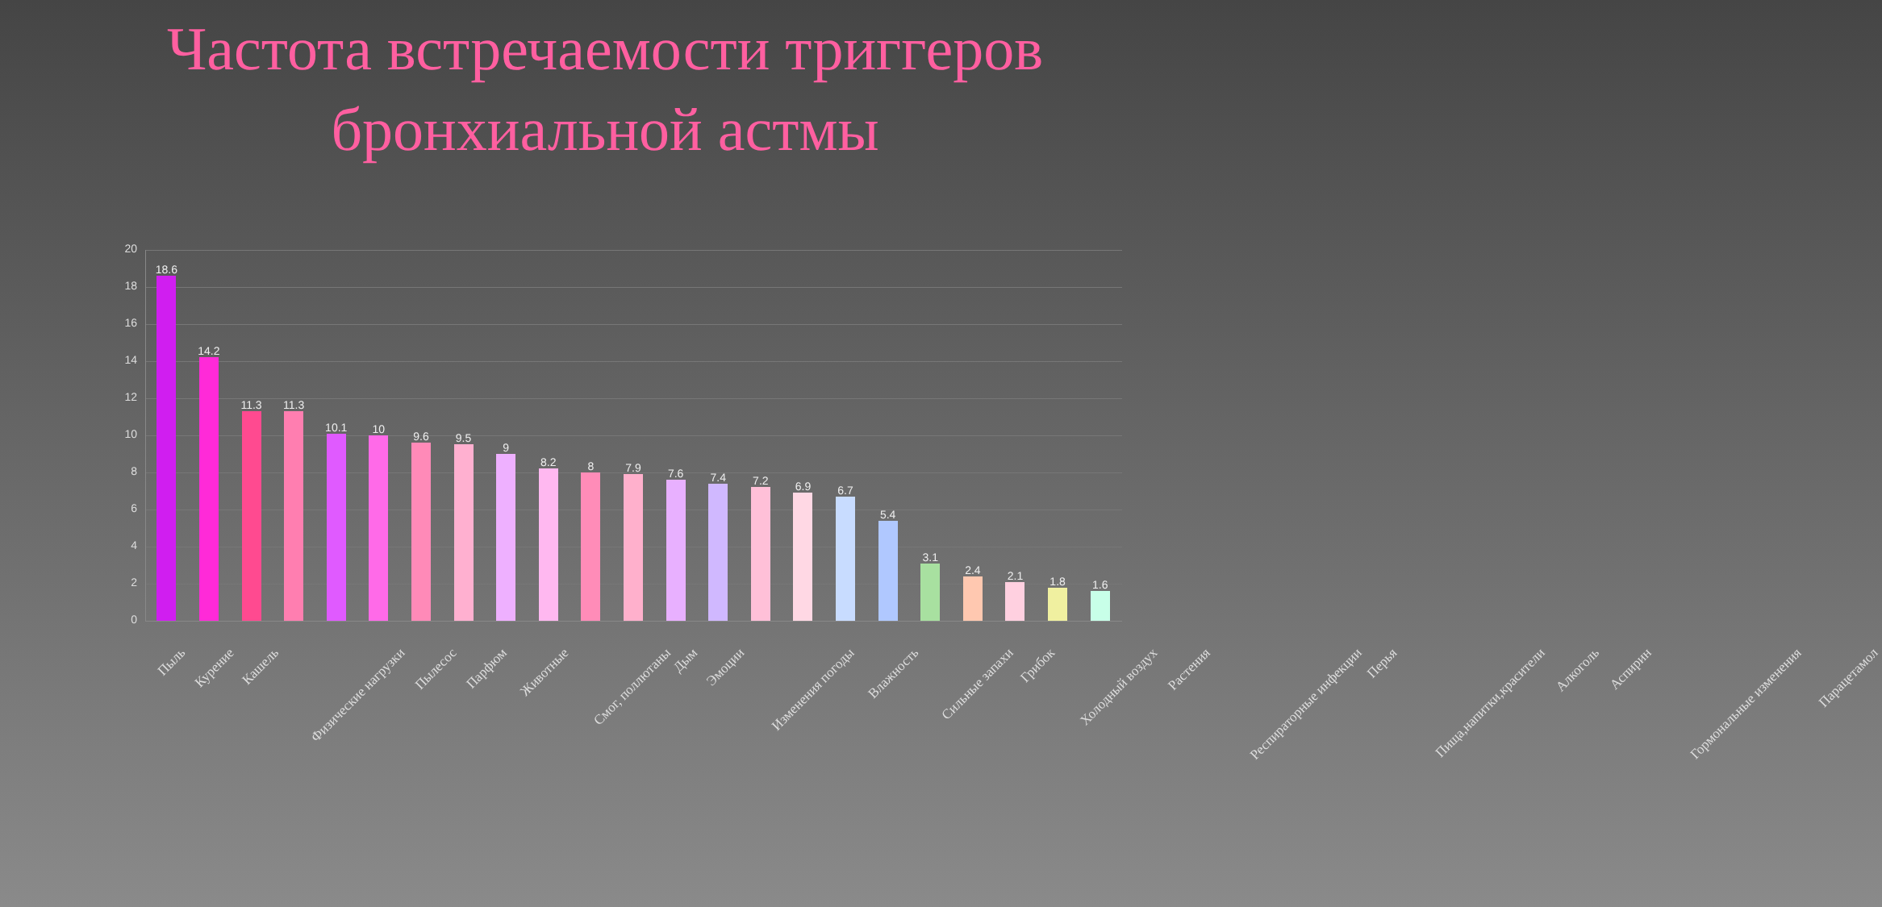Частота встречаемости триггеров бронхиальной астмы
20
18
16
14
12
10
8
6
4
2
0
18.6
14.2
11.3
11.3
10.1
10
9.6
9.5
9
8.2
8
7.9
7.6
7.4
7.2
6.9
6.7
5.4
3.1
2.4
2.1
1.8
1.6
Пыль
Курение
Кашель
Физические нагрузки
Пылесос
Парфюм
Животные
Смог, поллютаны
Дым
Эмоции
Изменения погоды
Влажность
Сильные запахи
Грибок
Холодный воздух
Растения
Респираторные инфекции
Перья
Пища,напитки,красители
Алкоголь
Аспирин
Гормональные изменения
Парацетамол